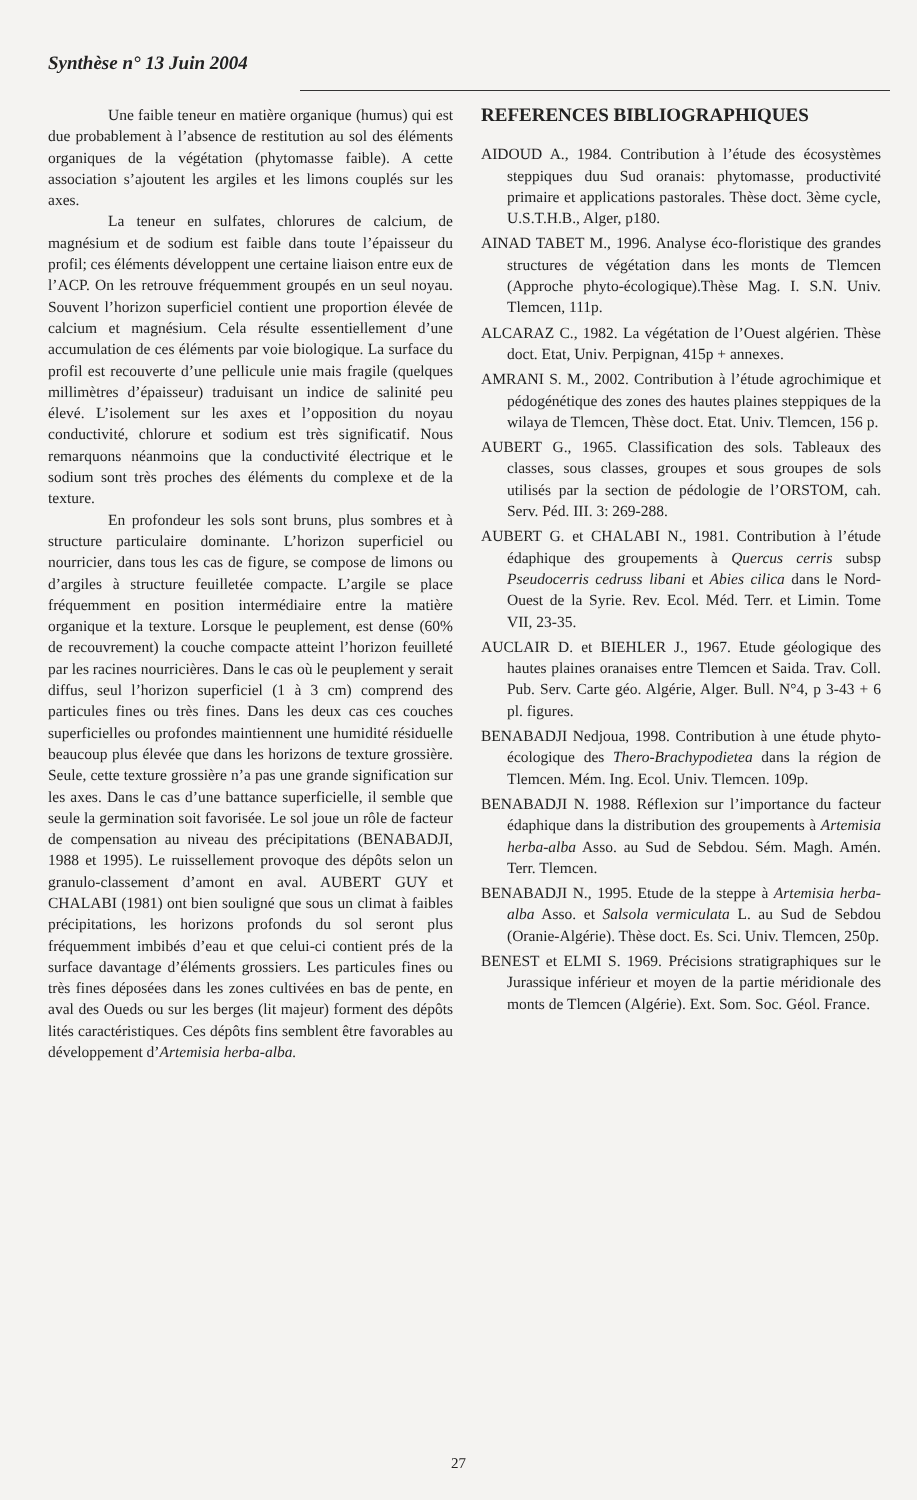Synthèse n° 13 Juin 2004
Une faible teneur en matière organique (humus) qui est due probablement à l’absence de restitution au sol des éléments organiques de la végétation (phytomasse faible). A cette association s’ajoutent les argiles et les limons couplés sur les axes.
La teneur en sulfates, chlorures de calcium, de magnésium et de sodium est faible dans toute l’épaisseur du profil; ces éléments développent une certaine liaison entre eux de l’ACP. On les retrouve fréquemment groupés en un seul noyau. Souvent l’horizon superficiel contient une proportion élevée de calcium et magnésium. Cela résulte essentiellement d’une accumulation de ces éléments par voie biologique. La surface du profil est recouverte d’une pellicule unie mais fragile (quelques millimètres d’épaisseur) traduisant un indice de salinité peu élevé. L’isolement sur les axes et l’opposition du noyau conductivité, chlorure et sodium est très significatif. Nous remarquons néanmoins que la conductivité électrique et le sodium sont très proches des éléments du complexe et de la texture.
En profondeur les sols sont bruns, plus sombres et à structure particulaire dominante. L’horizon superficiel ou nourricier, dans tous les cas de figure, se compose de limons ou d’argiles à structure feuilletée compacte. L’argile se place fréquemment en position intermédiaire entre la matière organique et la texture. Lorsque le peuplement, est dense (60% de recouvrement) la couche compacte atteint l’horizon feuilleté par les racines nourricières. Dans le cas où le peuplement y serait diffus, seul l’horizon superficiel (1 à 3 cm) comprend des particules fines ou très fines. Dans les deux cas ces couches superficielles ou profondes maintiennent une humidité résiduelle beaucoup plus élevée que dans les horizons de texture grossière. Seule, cette texture grossière n’a pas une grande signification sur les axes. Dans le cas d’une battance superficielle, il semble que seule la germination soit favorisée. Le sol joue un rôle de facteur de compensation au niveau des précipitations (BENABADJI, 1988 et 1995). Le ruissellement provoque des dépôts selon un granulo-classement d’amont en aval. AUBERT GUY et CHALABI (1981) ont bien souligné que sous un climat à faibles précipitations, les horizons profonds du sol seront plus fréquemment imbibés d’eau et que celui-ci contient prés de la surface davantage d’éléments grossiers. Les particules fines ou très fines déposées dans les zones cultivées en bas de pente, en aval des Oueds ou sur les berges (lit majeur) forment des dépôts lités caractéristiques. Ces dépôts fins semblent être favorables au développement d’Artemisia herba-alba.
REFERENCES BIBLIOGRAPHIQUES
AIDOUD A., 1984. Contribution à l’étude des écosystèmes steppiques duu Sud oranais: phytomasse, productivité primaire et applications pastorales. Thèse doct. 3ème cycle, U.S.T.H.B., Alger, p180.
AINAD TABET M., 1996. Analyse éco-floristique des grandes structures de végétation dans les monts de Tlemcen (Approche phyto-écologique).Thèse Mag. I. S.N. Univ. Tlemcen, 111p.
ALCARAZ C., 1982. La végétation de l’Ouest algérien. Thèse doct. Etat, Univ. Perpignan, 415p + annexes.
AMRANI S. M., 2002. Contribution à l’étude agrochimique et pédogénétique des zones des hautes plaines steppiques de la wilaya de Tlemcen, Thèse doct. Etat. Univ. Tlemcen, 156 p.
AUBERT G., 1965. Classification des sols. Tableaux des classes, sous classes, groupes et sous groupes de sols utilisés par la section de pédologie de l’ORSTOM, cah. Serv. Péd. III. 3: 269-288.
AUBERT G. et CHALABI N., 1981. Contribution à l’étude édaphique des groupements à Quercus cerris subsp Pseudocerris cedruss libani et Abies cilica dans le Nord-Ouest de la Syrie. Rev. Ecol. Méd. Terr. et Limin. Tome VII, 23-35.
AUCLAIR D. et BIEHLER J., 1967. Etude géologique des hautes plaines oranaises entre Tlemcen et Saida. Trav. Coll. Pub. Serv. Carte géo. Algérie, Alger. Bull. N°4, p 3-43 + 6 pl. figures.
BENABADJI Nedjoua, 1998. Contribution à une étude phyto-écologique des Thero-Brachypodietea dans la région de Tlemcen. Mém. Ing. Ecol. Univ. Tlemcen. 109p.
BENABADJI N. 1988. Réflexion sur l’importance du facteur édaphique dans la distribution des groupements à Artemisia herba-alba Asso. au Sud de Sebdou. Sém. Magh. Amén. Terr. Tlemcen.
BENABADJI N., 1995. Etude de la steppe à Artemisia herba-alba Asso. et Salsola vermiculata L. au Sud de Sebdou (Oranie-Algérie). Thèse doct. Es. Sci. Univ. Tlemcen, 250p.
BENEST et ELMI S. 1969. Précisions stratigraphiques sur le Jurassique inférieur et moyen de la partie méridionale des monts de Tlemcen (Algérie). Ext. Som. Soc. Géol. France.
27